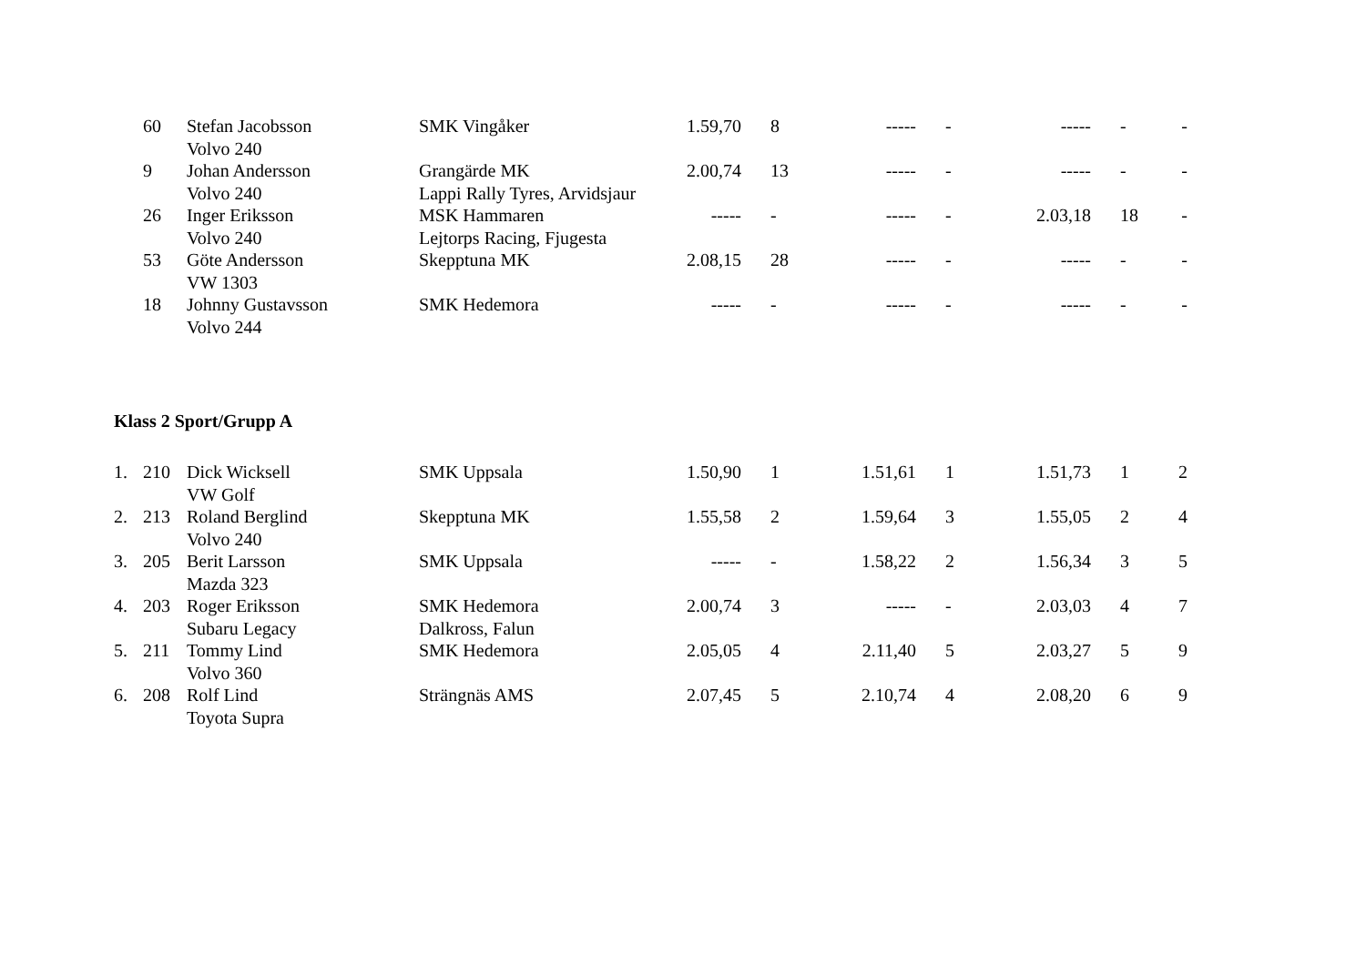| | 60 | Stefan Jacobsson | SMK Vingåker | 1.59,70 | 8 | ----- | - | ----- | - | - |
| | | Volvo 240 | | | | | | | | |
| | 9 | Johan Andersson | Grangärde MK | 2.00,74 | 13 | ----- | - | ----- | - | - |
| | | Volvo 240 | Lappi Rally Tyres, Arvidsjaur | | | | | | | |
| | 26 | Inger Eriksson | MSK Hammaren | ----- | - | ----- | - | 2.03,18 | 18 | - |
| | | Volvo 240 | Lejtorps Racing, Fjugesta | | | | | | | |
| | 53 | Göte Andersson | Skepptuna MK | 2.08,15 | 28 | ----- | - | ----- | - | - |
| | | VW 1303 | | | | | | | | |
| | 18 | Johnny Gustavsson | SMK Hedemora | ----- | - | ----- | - | ----- | - | - |
| | | Volvo 244 | | | | | | | | |
Klass 2 Sport/Grupp A
| 1. | 210 | Dick Wicksell | SMK Uppsala | 1.50,90 | 1 | 1.51,61 | 1 | 1.51,73 | 1 | 2 |
| | | VW Golf | | | | | | | | |
| 2. | 213 | Roland Berglind | Skepptuna MK | 1.55,58 | 2 | 1.59,64 | 3 | 1.55,05 | 2 | 4 |
| | | Volvo 240 | | | | | | | | |
| 3. | 205 | Berit Larsson | SMK Uppsala | ----- | - | 1.58,22 | 2 | 1.56,34 | 3 | 5 |
| | | Mazda 323 | | | | | | | | |
| 4. | 203 | Roger Eriksson | SMK Hedemora | 2.00,74 | 3 | ----- | - | 2.03,03 | 4 | 7 |
| | | Subaru Legacy | Dalkross, Falun | | | | | | | |
| 5. | 211 | Tommy Lind | SMK Hedemora | 2.05,05 | 4 | 2.11,40 | 5 | 2.03,27 | 5 | 9 |
| | | Volvo 360 | | | | | | | | |
| 6. | 208 | Rolf Lind | Strängnäs AMS | 2.07,45 | 5 | 2.10,74 | 4 | 2.08,20 | 6 | 9 |
| | | Toyota Supra | | | | | | | | |